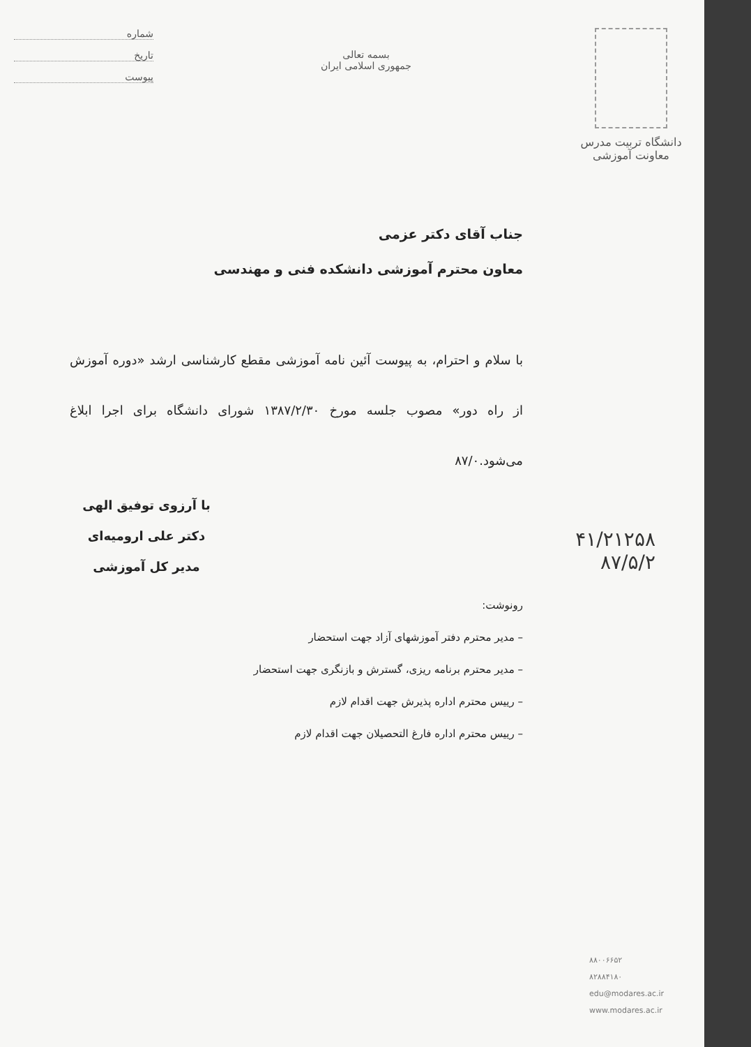دانشگاه تربیت مدرس
معاونت آموزشی
بسمه تعالی
جمهوری اسلامی ایران
شماره
تاریخ
پیوست
جناب آقای دکتر عزمی
معاون محترم آموزشی دانشکده فنی و مهندسی
با سلام و احترام، به پیوست آئین نامه آموزشی مقطع کارشناسی ارشد «دوره آموزش از راه دور» مصوب جلسه مورخ ۱۳۸۷/۲/۳۰ شورای دانشگاه برای اجرا ابلاغ می‌شود.۸۷/۰
۴۱/۲۱۲۵۸
۸۷/۵/۲
با آرزوی توفیق الهی
دکتر علی ارومیه‌ای
مدیر کل آموزشی
رونوشت:
– مدیر محترم دفتر آموزشهای آزاد جهت استحضار
– مدیر محترم برنامه ریزی، گسترش و بازنگری جهت استحضار
– رییس محترم اداره پذیرش جهت اقدام لازم
– رییس محترم اداره فارغ التحصیلان جهت اقدام لازم
۸۸۰۰۶۶۵۲
۸۲۸۸۴۱۸۰
edu@modares.ac.ir
www.modares.ac.ir